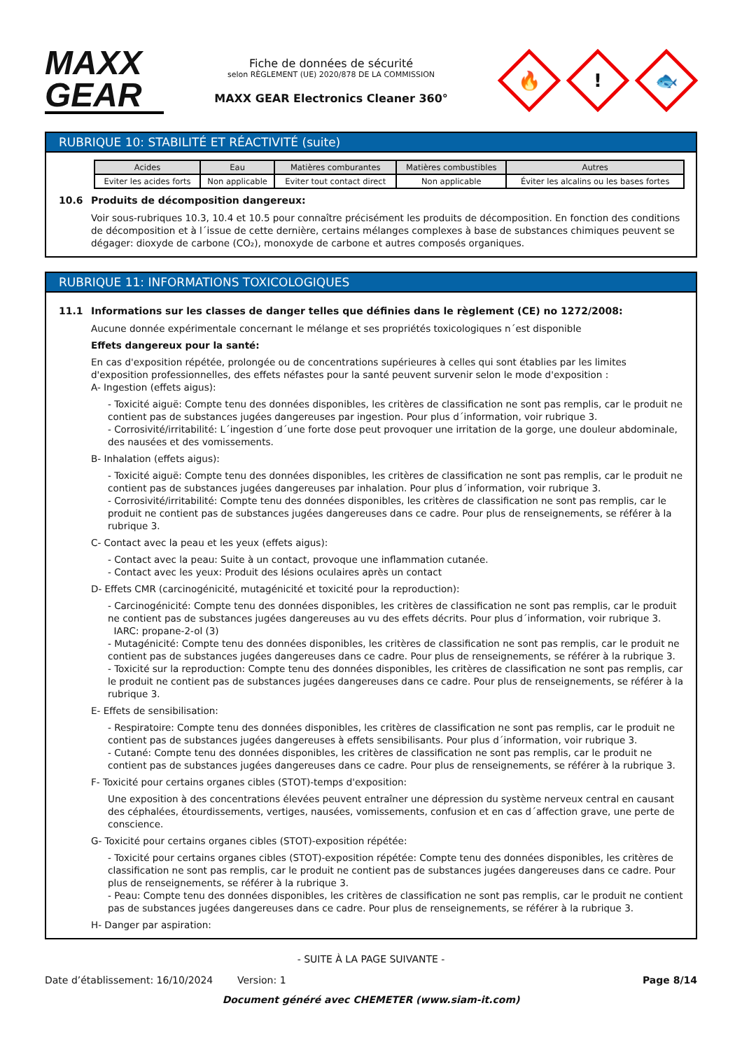MAXX
GEAR
Fiche de données de sécurité
selon RÈGLEMENT (UE) 2020/878 DE LA COMMISSION
MAXX GEAR Electronics Cleaner 360°
🔥
!
🐟
RUBRIQUE 10: STABILITÉ ET RÉACTIVITÉ (suite)
| Acides | Eau | Matières comburantes | Matières combustibles | Autres |
| --- | --- | --- | --- | --- |
| Eviter les acides forts | Non applicable | Eviter tout contact direct | Non applicable | Éviter les alcalins ou les bases fortes |
10.6 Produits de décomposition dangereux:
Voir sous-rubriques 10.3, 10.4 et 10.5 pour connaître précisément les produits de décomposition. En fonction des conditions de décomposition et à l´issue de cette dernière, certains mélanges complexes à base de substances chimiques peuvent se dégager: dioxyde de carbone (CO₂), monoxyde de carbone et autres composés organiques.
RUBRIQUE 11: INFORMATIONS TOXICOLOGIQUES
11.1 Informations sur les classes de danger telles que définies dans le règlement (CE) no 1272/2008:
Aucune donnée expérimentale concernant le mélange et ses propriétés toxicologiques n´est disponible
Effets dangereux pour la santé:
En cas d'exposition répétée, prolongée ou de concentrations supérieures à celles qui sont établies par les limites d'exposition professionnelles, des effets néfastes pour la santé peuvent survenir selon le mode d'exposition :
A- Ingestion (effets aigus):
- Toxicité aiguë: Compte tenu des données disponibles, les critères de classification ne sont pas remplis, car le produit ne contient pas de substances jugées dangereuses par ingestion. Pour plus d´information, voir rubrique 3.
- Corrosivité/irritabilité: L´ingestion d´une forte dose peut provoquer une irritation de la gorge, une douleur abdominale, des nausées et des vomissements.
B- Inhalation (effets aigus):
- Toxicité aiguë: Compte tenu des données disponibles, les critères de classification ne sont pas remplis, car le produit ne contient pas de substances jugées dangereuses par inhalation. Pour plus d´information, voir rubrique 3.
- Corrosivité/irritabilité: Compte tenu des données disponibles, les critères de classification ne sont pas remplis, car le produit ne contient pas de substances jugées dangereuses dans ce cadre. Pour plus de renseignements, se référer à la rubrique 3.
C- Contact avec la peau et les yeux (effets aigus):
- Contact avec la peau: Suite à un contact, provoque une inflammation cutanée.
- Contact avec les yeux: Produit des lésions oculaires après un contact
D- Effets CMR (carcinogénicité, mutagénicité et toxicité pour la reproduction):
- Carcinogénicité: Compte tenu des données disponibles, les critères de classification ne sont pas remplis, car le produit ne contient pas de substances jugées dangereuses au vu des effets décrits. Pour plus d´information, voir rubrique 3.
IARC: propane-2-ol (3)
- Mutagénicité: Compte tenu des données disponibles, les critères de classification ne sont pas remplis, car le produit ne contient pas de substances jugées dangereuses dans ce cadre. Pour plus de renseignements, se référer à la rubrique 3.
- Toxicité sur la reproduction: Compte tenu des données disponibles, les critères de classification ne sont pas remplis, car le produit ne contient pas de substances jugées dangereuses dans ce cadre. Pour plus de renseignements, se référer à la rubrique 3.
E- Effets de sensibilisation:
- Respiratoire: Compte tenu des données disponibles, les critères de classification ne sont pas remplis, car le produit ne contient pas de substances jugées dangereuses à effets sensibilisants. Pour plus d´information, voir rubrique 3.
- Cutané: Compte tenu des données disponibles, les critères de classification ne sont pas remplis, car le produit ne contient pas de substances jugées dangereuses dans ce cadre. Pour plus de renseignements, se référer à la rubrique 3.
F- Toxicité pour certains organes cibles (STOT)-temps d'exposition:
Une exposition à des concentrations élevées peuvent entraîner une dépression du système nerveux central en causant des céphalées, étourdissements, vertiges, nausées, vomissements, confusion et en cas d´affection grave, une perte de conscience.
G- Toxicité pour certains organes cibles (STOT)-exposition répétée:
- Toxicité pour certains organes cibles (STOT)-exposition répétée: Compte tenu des données disponibles, les critères de classification ne sont pas remplis, car le produit ne contient pas de substances jugées dangereuses dans ce cadre. Pour plus de renseignements, se référer à la rubrique 3.
- Peau: Compte tenu des données disponibles, les critères de classification ne sont pas remplis, car le produit ne contient pas de substances jugées dangereuses dans ce cadre. Pour plus de renseignements, se référer à la rubrique 3.
H- Danger par aspiration:
- SUITE À LA PAGE SUIVANTE -
Date d’établissement: 16/10/2024 Version: 1 Page 8/14
Document généré avec CHEMETER (www.siam-it.com)